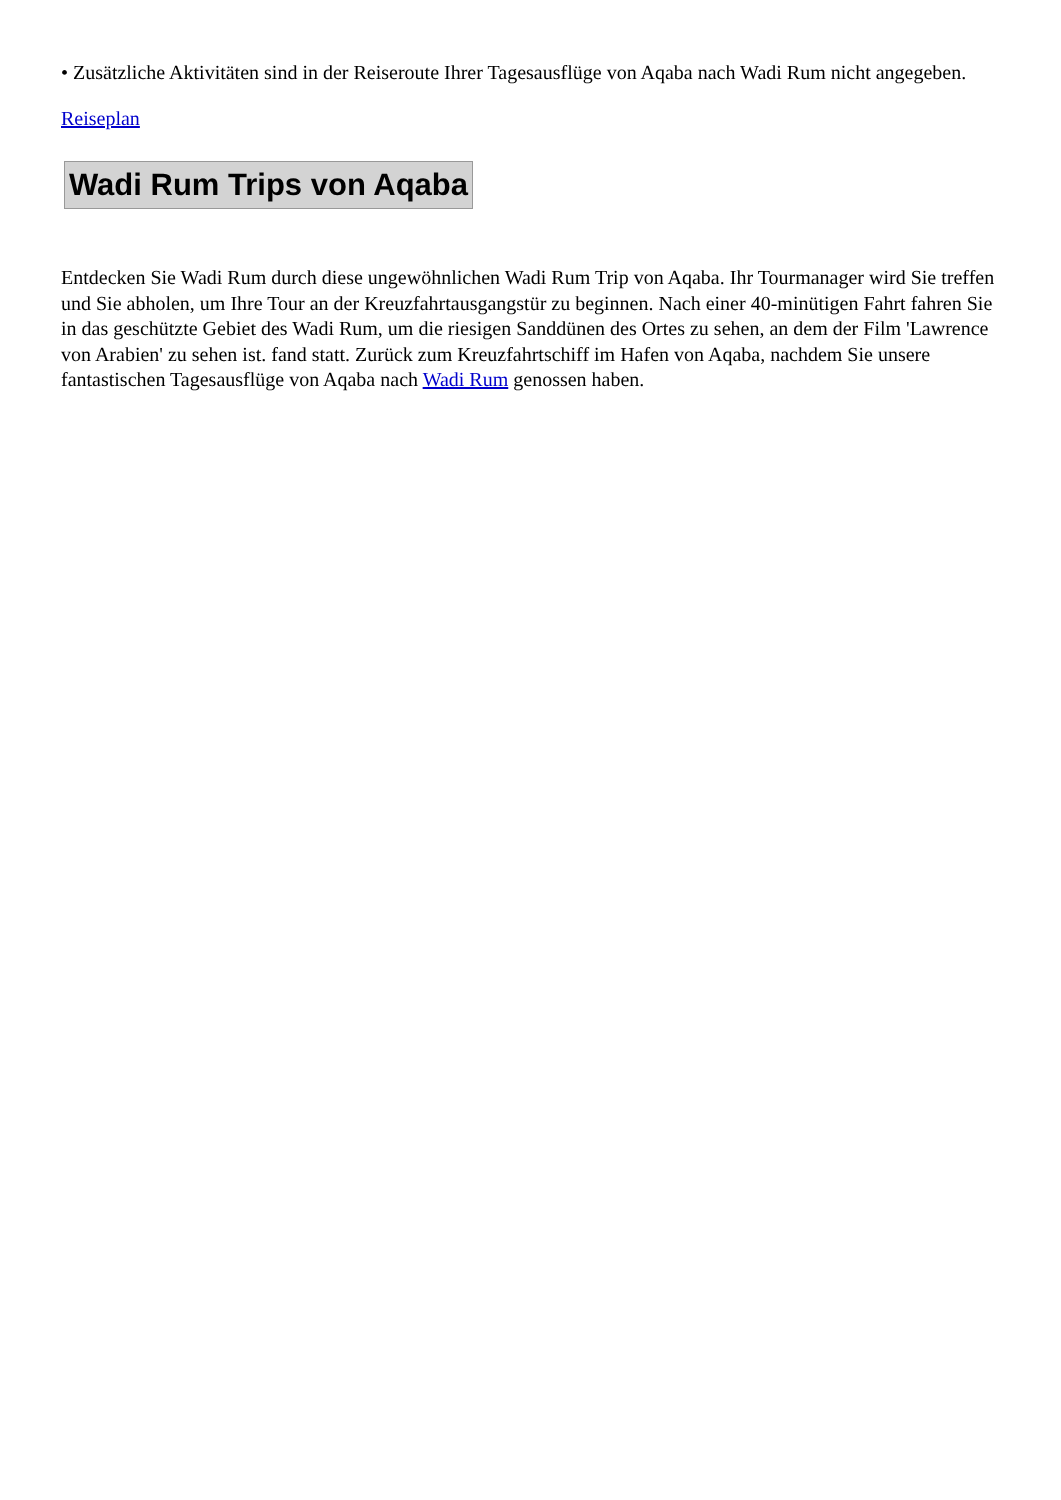• Zusätzliche Aktivitäten sind in der Reiseroute Ihrer Tagesausflüge von Aqaba nach Wadi Rum nicht angegeben.
Reiseplan
Wadi Rum Trips von Aqaba
Entdecken Sie Wadi Rum durch diese ungewöhnlichen Wadi Rum Trip von Aqaba. Ihr Tourmanager wird Sie treffen und Sie abholen, um Ihre Tour an der Kreuzfahrtausgangstür zu beginnen. Nach einer 40-minütigen Fahrt fahren Sie in das geschützte Gebiet des Wadi Rum, um die riesigen Sanddünen des Ortes zu sehen, an dem der Film 'Lawrence von Arabien' zu sehen ist. fand statt. Zurück zum Kreuzfahrtschiff im Hafen von Aqaba, nachdem Sie unsere fantastischen Tagesausflüge von Aqaba nach Wadi Rum genossen haben.